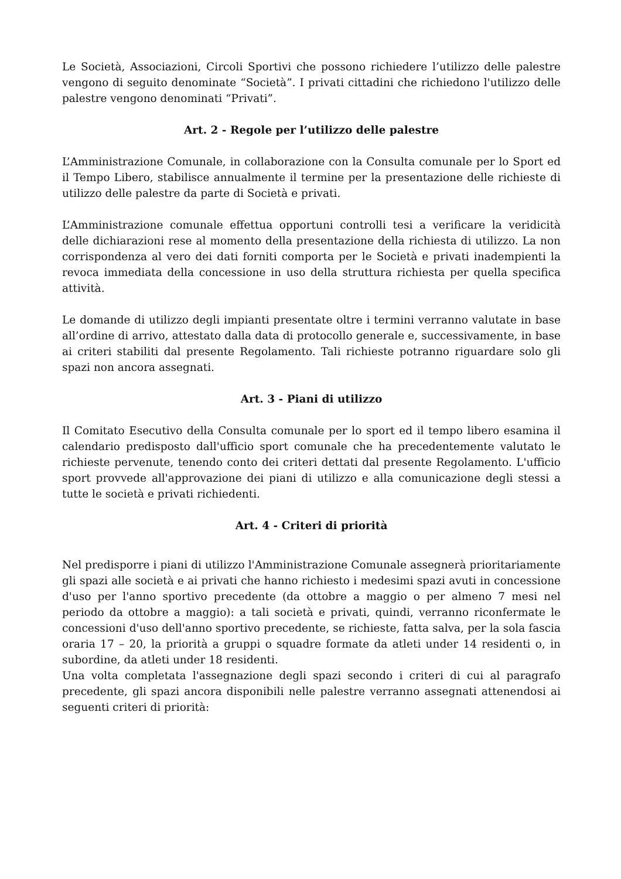Le Società, Associazioni, Circoli Sportivi che possono richiedere l’utilizzo delle palestre vengono di seguito denominate “Società”. I privati cittadini che richiedono l'utilizzo delle palestre vengono denominati “Privati”.
Art. 2 - Regole per l’utilizzo delle palestre
L’Amministrazione Comunale, in collaborazione con la Consulta comunale per lo Sport ed il Tempo Libero, stabilisce annualmente il termine per la presentazione delle richieste di utilizzo delle palestre da parte di Società e privati.
L’Amministrazione comunale effettua opportuni controlli tesi a verificare la veridicità delle dichiarazioni rese al momento della presentazione della richiesta di utilizzo. La non corrispondenza al vero dei dati forniti comporta per le Società e privati inadempienti la revoca immediata della concessione in uso della struttura richiesta per quella specifica attività.
Le domande di utilizzo degli impianti presentate oltre i termini verranno valutate in base all’ordine di arrivo, attestato dalla data di protocollo generale e, successivamente, in base ai criteri stabiliti dal presente Regolamento. Tali richieste potranno riguardare solo gli spazi non ancora assegnati.
Art. 3 - Piani di utilizzo
Il Comitato Esecutivo della Consulta comunale per lo sport ed il tempo libero esamina il calendario predisposto dall'ufficio sport comunale che ha precedentemente valutato le richieste pervenute, tenendo conto dei criteri dettati dal presente Regolamento. L'ufficio sport provvede all'approvazione dei piani di utilizzo e alla comunicazione degli stessi a tutte le società e privati richiedenti.
Art. 4 - Criteri di priorità
Nel predisporre i piani di utilizzo l'Amministrazione Comunale assegnerà prioritariamente gli spazi alle società e ai privati che hanno richiesto i medesimi spazi avuti in concessione d'uso per l'anno sportivo precedente (da ottobre a maggio o per almeno 7 mesi nel periodo da ottobre a maggio): a tali società e privati, quindi, verranno riconfermate le concessioni d'uso dell'anno sportivo precedente, se richieste, fatta salva, per la sola fascia oraria 17 – 20, la priorità a gruppi o squadre formate da atleti under 14 residenti o, in subordine, da atleti under 18 residenti.
Una volta completata l'assegnazione degli spazi secondo i criteri di cui al paragrafo precedente, gli spazi ancora disponibili nelle palestre verranno assegnati attenendosi ai seguenti criteri di priorità: